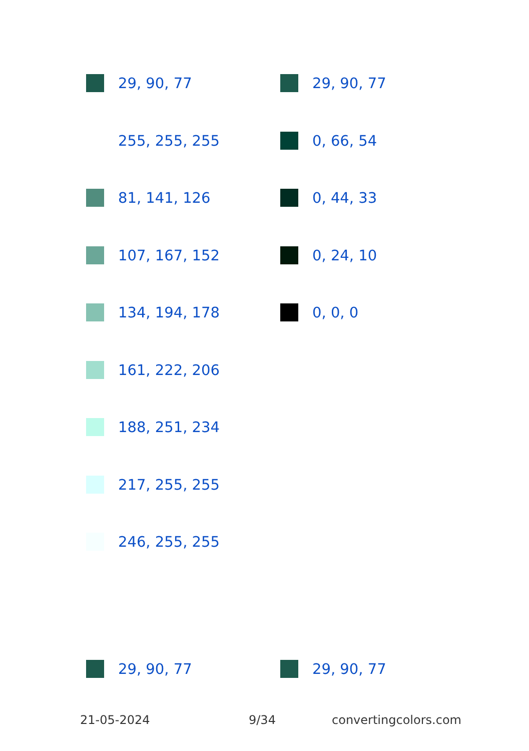29, 90, 77
255, 255, 255
81, 141, 126
107, 167, 152
134, 194, 178
161, 222, 206
188, 251, 234
217, 255, 255
246, 255, 255
29, 90, 77
0, 66, 54
0, 44, 33
0, 24, 10
0, 0, 0
29, 90, 77 29, 90, 77
21-05-2024 9/34 convertingcolors.com